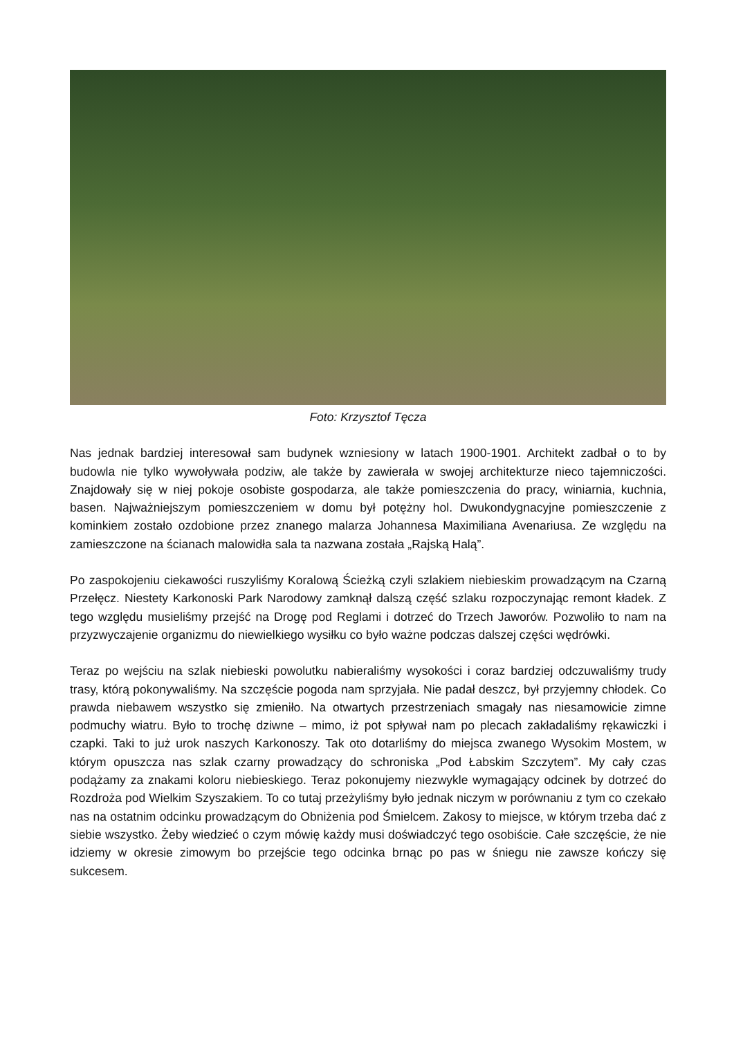Foto: Krzysztof Tęcza
Nas jednak bardziej interesował sam budynek wzniesiony w latach 1900-1901. Architekt zadbał o to by budowla nie tylko wywoływała podziw, ale także by zawierała w swojej architekturze nieco tajemniczości. Znajdowały się w niej pokoje osobiste gospodarza, ale także pomieszczenia do pracy, winiarnia, kuchnia, basen. Najważniejszym pomieszczeniem w domu był potężny hol. Dwukondygnacyjne pomieszczenie z kominkiem zostało ozdobione przez znanego malarza Johannesa Maximiliana Avenariusa. Ze względu na zamieszczone na ścianach malowidła sala ta nazwana została „Rajską Halą”.
Po zaspokojeniu ciekawości ruszyliśmy Koralową Ścieżką czyli szlakiem niebieskim prowadzącym na Czarną Przełęcz. Niestety Karkonoski Park Narodowy zamknął dalszą część szlaku rozpoczynając remont kładek. Z tego względu musieliśmy przejść na Drogę pod Reglami i dotrzeć do Trzech Jaworów. Pozwoliło to nam na przyzwyczajenie organizmu do niewielkiego wysiłku co było ważne podczas dalszej części wędrówki.
Teraz po wejściu na szlak niebieski powolutku nabieraliśmy wysokości i coraz bardziej odczuwaliśmy trudy trasy, którą pokonywaliśmy. Na szczęście pogoda nam sprzyjała. Nie padał deszcz, był przyjemny chłodek. Co prawda niebawem wszystko się zmieniło. Na otwartych przestrzeniach smagały nas niesamowicie zimne podmuchy wiatru. Było to trochę dziwne – mimo, iż pot spływał nam po plecach zakładaliśmy rękawiczki i czapki. Taki to już urok naszych Karkonoszy. Tak oto dotarliśmy do miejsca zwanego Wysokim Mostem, w którym opuszcza nas szlak czarny prowadzący do schroniska „Pod Łabskim Szczytem”. My cały czas podążamy za znakami koloru niebieskiego. Teraz pokonujemy niezwykle wymagający odcinek by dotrzeć do Rozdroża pod Wielkim Szyszakiem. To co tutaj przeżyliśmy było jednak niczym w porównaniu z tym co czekało nas na ostatnim odcinku prowadzącym do Obniżenia pod Śmielcem. Zakosy to miejsce, w którym trzeba dać z siebie wszystko. Żeby wiedzieć o czym mówię każdy musi doświadczyć tego osobiście. Całe szczęście, że nie idziemy w okresie zimowym bo przejście tego odcinka brnąc po pas w śniegu nie zawsze kończy się sukcesem.